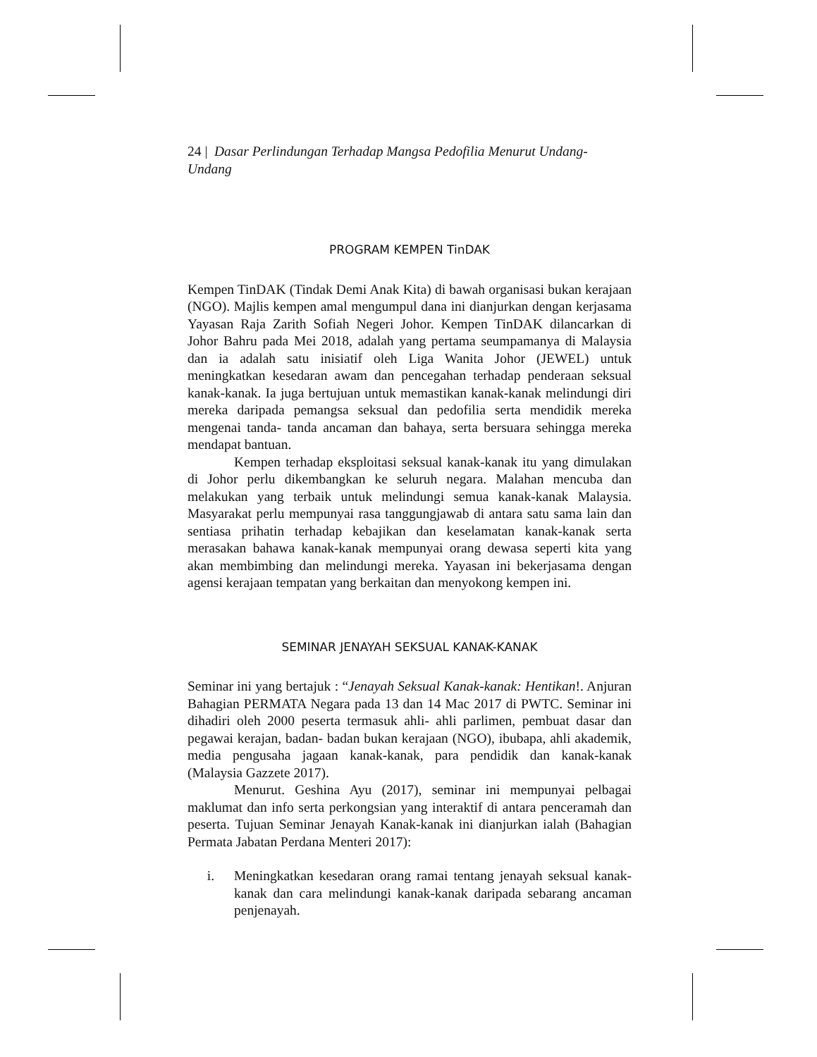24 | Dasar Perlindungan Terhadap Mangsa Pedofilia Menurut Undang-Undang
PROGRAM KEMPEN TinDAK
Kempen TinDAK (Tindak Demi Anak Kita) di bawah organisasi bukan kerajaan (NGO). Majlis kempen amal mengumpul dana ini dianjurkan dengan kerjasama Yayasan Raja Zarith Sofiah Negeri Johor. Kempen TinDAK dilancarkan di Johor Bahru pada Mei 2018, adalah yang pertama seumpamanya di Malaysia dan ia adalah satu inisiatif oleh Liga Wanita Johor (JEWEL) untuk meningkatkan kesedaran awam dan pencegahan terhadap penderaan seksual kanak-kanak. Ia juga bertujuan untuk memastikan kanak-kanak melindungi diri mereka daripada pemangsa seksual dan pedofilia serta mendidik mereka mengenai tanda- tanda ancaman dan bahaya, serta bersuara sehingga mereka mendapat bantuan.
Kempen terhadap eksploitasi seksual kanak-kanak itu yang dimulakan di Johor perlu dikembangkan ke seluruh negara. Malahan mencuba dan melakukan yang terbaik untuk melindungi semua kanak-kanak Malaysia. Masyarakat perlu mempunyai rasa tanggungjawab di antara satu sama lain dan sentiasa prihatin terhadap kebajikan dan keselamatan kanak-kanak serta merasakan bahawa kanak-kanak mempunyai orang dewasa seperti kita yang akan membimbing dan melindungi mereka. Yayasan ini bekerjasama dengan agensi kerajaan tempatan yang berkaitan dan menyokong kempen ini.
SEMINAR JENAYAH SEKSUAL KANAK-KANAK
Seminar ini yang bertajuk : “Jenayah Seksual Kanak-kanak: Hentikan!. Anjuran Bahagian PERMATA Negara pada 13 dan 14 Mac 2017 di PWTC. Seminar ini dihadiri oleh 2000 peserta termasuk ahli- ahli parlimen, pembuat dasar dan pegawai kerajan, badan- badan bukan kerajaan (NGO), ibubapa, ahli akademik, media pengusaha jagaan kanak-kanak, para pendidik dan kanak-kanak (Malaysia Gazzete 2017).
Menurut. Geshina Ayu (2017), seminar ini mempunyai pelbagai maklumat dan info serta perkongsian yang interaktif di antara penceramah dan peserta. Tujuan Seminar Jenayah Kanak-kanak ini dianjurkan ialah (Bahagian Permata Jabatan Perdana Menteri 2017):
i. Meningkatkan kesedaran orang ramai tentang jenayah seksual kanak-kanak dan cara melindungi kanak-kanak daripada sebarang ancaman penjenayah.